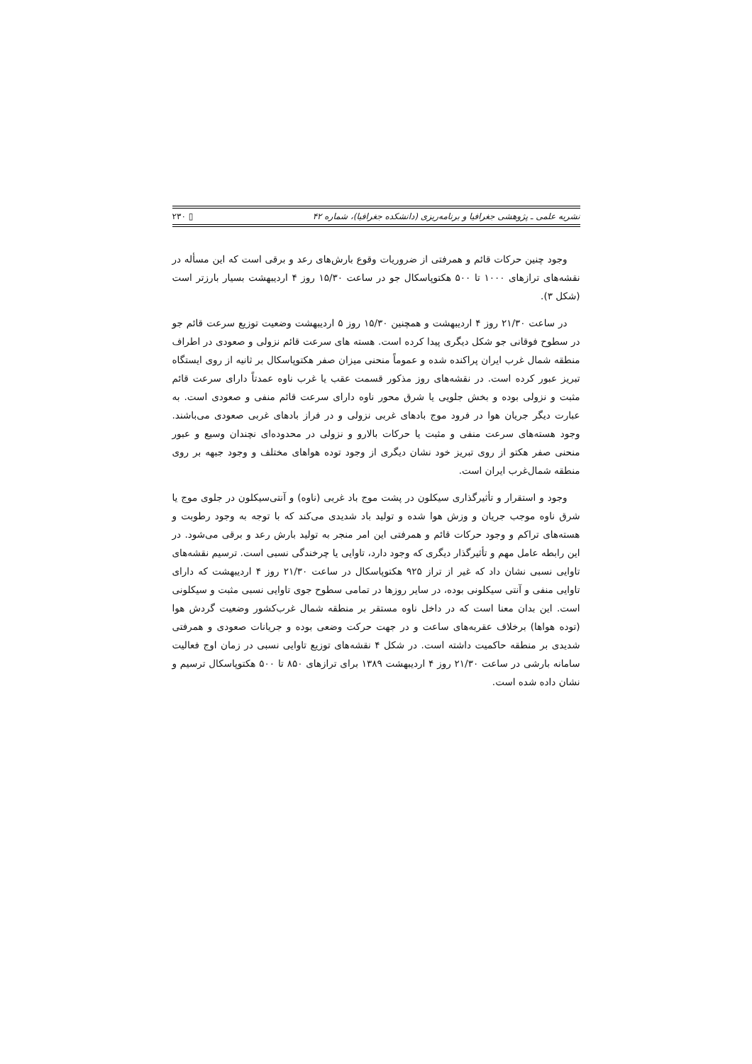نشریه علمی ـ پژوهشی جغرافیا و برنامه‌ریزی (دانشکده جغرافیا)، شماره ۴۲ ▯ ۲۳۰
وجود چنین حرکات قائم و همرفتی از ضروریات وقوع بارش‌های رعد و برقی است که این مسأله در نقشه‌های ترازهای ۱۰۰۰ تا ۵۰۰ هکتوپاسکال جو در ساعت ۱۵/۳۰ روز ۴ اردیبهشت بسیار بارزتر است (شکل ۳).
در ساعت ۲۱/۳۰ روز ۴ اردیبهشت و همچنین ۱۵/۳۰ روز ۵ اردیبهشت وضعیت توزیع سرعت قائم جو در سطوح فوقانی جو شکل دیگری پیدا کرده است. هسته های سرعت قائم نزولی و صعودی در اطراف منطقه شمال غرب ایران پراکنده شده و عموماً منحنی میزان صفر هکتوپاسکال بر ثانیه از روی ایستگاه تبریز عبور کرده است. در نقشه‌های روز مذکور قسمت عقب یا غرب ناوه عمدتاً دارای سرعت قائم مثبت و نزولی بوده و بخش جلویی یا شرق محور ناوه دارای سرعت قائم منفی و صعودی است. به عبارت دیگر جریان هوا در فرود موج بادهای غربی نزولی و در فراز بادهای غربی صعودی می‌باشند. وجود هسته‌های سرعت منفی و مثبت یا حرکات بالارو و نزولی در محدوده‌ای نچندان وسیع و عبور منحنی صفر هکتو از روی تبریز خود نشان دیگری از وجود توده هواهای مختلف و وجود جبهه بر روی منطقه شمال‌غرب ایران است.
وجود و استقرار و تأثیرگذاری سیکلون در پشت موج باد غربی (ناوه) و آنتی‌سیکلون در جلوی موج یا شرق ناوه موجب جریان و وزش هوا شده و تولید باد شدیدی می‌کند که با توجه به وجود رطوبت و هسته‌های تراکم و وجود حرکات قائم و همرفتی این امر منجر به تولید بارش رعد و برقی می‌شود. در این رابطه عامل مهم و تأثیرگذار دیگری که وجود دارد، تاوایی یا چرخندگی نسبی است. ترسیم نقشه‌های تاوایی نسبی نشان داد که غیر از تراز ۹۲۵ هکتوپاسکال در ساعت ۲۱/۳۰ روز ۴ اردیبهشت که دارای تاوایی منفی و آنتی سیکلونی بوده، در سایر روزها در تمامی سطوح جوی تاوایی نسبی مثبت و سیکلونی است. این بدان معنا است که در داخل ناوه مستقر بر منطقه شمال غرب‌کشور وضعیت گردش هوا (توده هواها) برخلاف عقربه‌های ساعت و در جهت حرکت وضعی بوده و جریانات صعودی و همرفتی شدیدی بر منطقه حاکمیت داشته است. در شکل ۴ نقشه‌های توزیع تاوایی نسبی در زمان اوج فعالیت سامانه بارشی در ساعت ۲۱/۳۰ روز ۴ اردیبهشت ۱۳۸۹ برای ترازهای ۸۵۰ تا ۵۰۰ هکتوپاسکال ترسیم و نشان داده شده است.